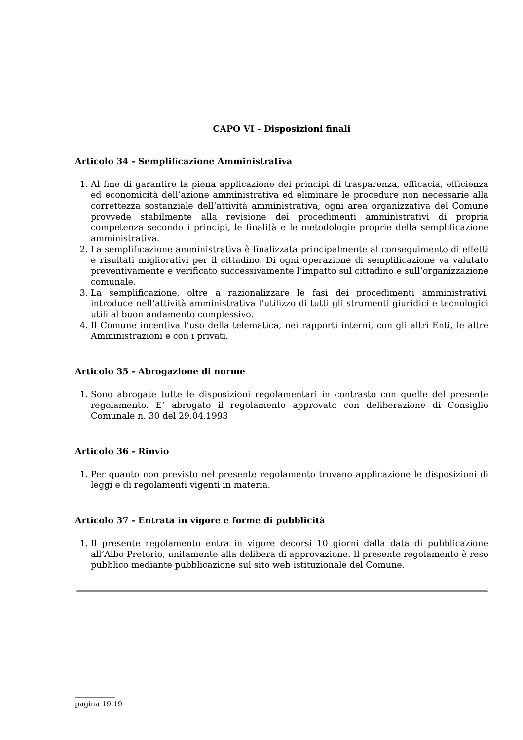CAPO VI - Disposizioni finali
Articolo 34 - Semplificazione Amministrativa
1. Al fine di garantire la piena applicazione dei principi di trasparenza, efficacia, efficienza ed economicità dell’azione amministrativa ed eliminare le procedure non necessarie alla correttezza sostanziale dell’attività amministrativa, ogni area organizzativa del Comune provvede stabilmente alla revisione dei procedimenti amministrativi di propria competenza secondo i principi, le finalità e le metodologie proprie della semplificazione amministrativa.
2. La semplificazione amministrativa è finalizzata principalmente al conseguimento di effetti e risultati migliorativi per il cittadino. Di ogni operazione di semplificazione va valutato preventivamente e verificato successivamente l’impatto sul cittadino e sull’organizzazione comunale.
3. La semplificazione, oltre a razionalizzare le fasi dei procedimenti amministrativi, introduce nell’attività amministrativa l’utilizzo di tutti gli strumenti giuridici e tecnologici utili al buon andamento complessivo.
4. Il Comune incentiva l’uso della telematica, nei rapporti interni, con gli altri Enti, le altre Amministrazioni e con i privati.
Articolo 35 - Abrogazione di norme
1. Sono abrogate tutte le disposizioni regolamentari in contrasto con quelle del presente regolamento. E’ abrogato il regolamento approvato con deliberazione di Consiglio Comunale n. 30 del 29.04.1993
Articolo 36 - Rinvio
1. Per quanto non previsto nel presente regolamento trovano applicazione le disposizioni di leggi e di regolamenti vigenti in materia.
Articolo 37 - Entrata in vigore e forme di pubblicità
1. Il presente regolamento entra in vigore decorsi 10 giorni dalla data di pubblicazione all’Albo Pretorio, unitamente alla delibera di approvazione. Il presente regolamento è reso pubblico mediante pubblicazione sul sito web istituzionale del Comune.
pagina 19.19